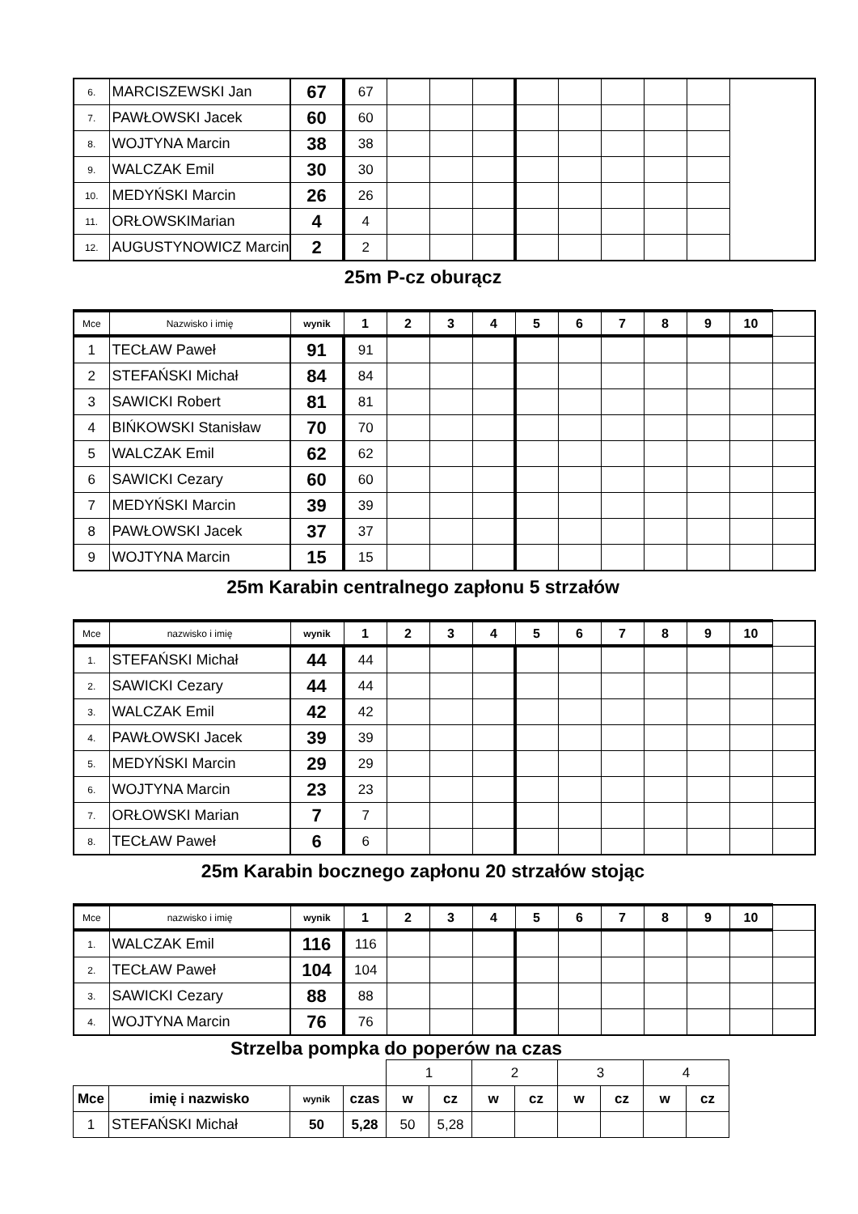| 6. | MARCISZEWSKI Jan | 67 | 67 | | | | | | | | |
| 7. | PAWŁOWSKI Jacek | 60 | 60 | | | | | | | | |
| 8. | WOJTYNA Marcin | 38 | 38 | | | | | | | | |
| 9. | WALCZAK Emil | 30 | 30 | | | | | | | | |
| 10. | MEDYŃSKI Marcin | 26 | 26 | | | | | | | | |
| 11. | ORŁOWSKIMarian | 4 | 4 | | | | | | | | |
| 12. | AUGUSTYNOWICZ Marcin | 2 | 2 | | | | | | | | |
25m P-cz oburącz
| Mce | Nazwisko i imię | wynik | 1 | 2 | 3 | 4 | 5 | 6 | 7 | 8 | 9 | 10 | |
| --- | --- | --- | --- | --- | --- | --- | --- | --- | --- | --- | --- | --- | --- |
| 1 | TECŁAW Paweł | 91 | 91 | | | | | | | | | | |
| 2 | STEFAŃSKI Michał | 84 | 84 | | | | | | | | | | |
| 3 | SAWICKI Robert | 81 | 81 | | | | | | | | | | |
| 4 | BIŃKOWSKI Stanisław | 70 | 70 | | | | | | | | | | |
| 5 | WALCZAK Emil | 62 | 62 | | | | | | | | | | |
| 6 | SAWICKI Cezary | 60 | 60 | | | | | | | | | | |
| 7 | MEDYŃSKI Marcin | 39 | 39 | | | | | | | | | | |
| 8 | PAWŁOWSKI Jacek | 37 | 37 | | | | | | | | | | |
| 9 | WOJTYNA Marcin | 15 | 15 | | | | | | | | | | |
25m Karabin centralnego zapłonu 5 strzałów
| Mce | nazwisko i imię | wynik | 1 | 2 | 3 | 4 | 5 | 6 | 7 | 8 | 9 | 10 | |
| --- | --- | --- | --- | --- | --- | --- | --- | --- | --- | --- | --- | --- | --- |
| 1. | STEFAŃSKI Michał | 44 | 44 | | | | | | | | | | |
| 2. | SAWICKI Cezary | 44 | 44 | | | | | | | | | | |
| 3. | WALCZAK Emil | 42 | 42 | | | | | | | | | | |
| 4. | PAWŁOWSKI Jacek | 39 | 39 | | | | | | | | | | |
| 5. | MEDYŃSKI Marcin | 29 | 29 | | | | | | | | | | |
| 6. | WOJTYNA Marcin | 23 | 23 | | | | | | | | | | |
| 7. | ORŁOWSKI Marian | 7 | 7 | | | | | | | | | | |
| 8. | TECŁAW Paweł | 6 | 6 | | | | | | | | | | |
25m Karabin bocznego zapłonu 20 strzałów stojąc
| Mce | nazwisko i imię | wynik | 1 | 2 | 3 | 4 | 5 | 6 | 7 | 8 | 9 | 10 | |
| --- | --- | --- | --- | --- | --- | --- | --- | --- | --- | --- | --- | --- | --- |
| 1. | WALCZAK Emil | 116 | 116 | | | | | | | | | | |
| 2. | TECŁAW Paweł | 104 | 104 | | | | | | | | | | |
| 3. | SAWICKI Cezary | 88 | 88 | | | | | | | | | | |
| 4. | WOJTYNA Marcin | 76 | 76 | | | | | | | | | | |
Strzelba pompka do poperów na czas
| | | | | 1 | | 2 | | 3 | | 4 | |
| Mce | imię i nazwisko | wynik | czas | w | cz | w | cz | w | cz | w | cz |
| 1 | STEFAŃSKI Michał | 50 | 5,28 | 50 | 5,28 | | | | | | |